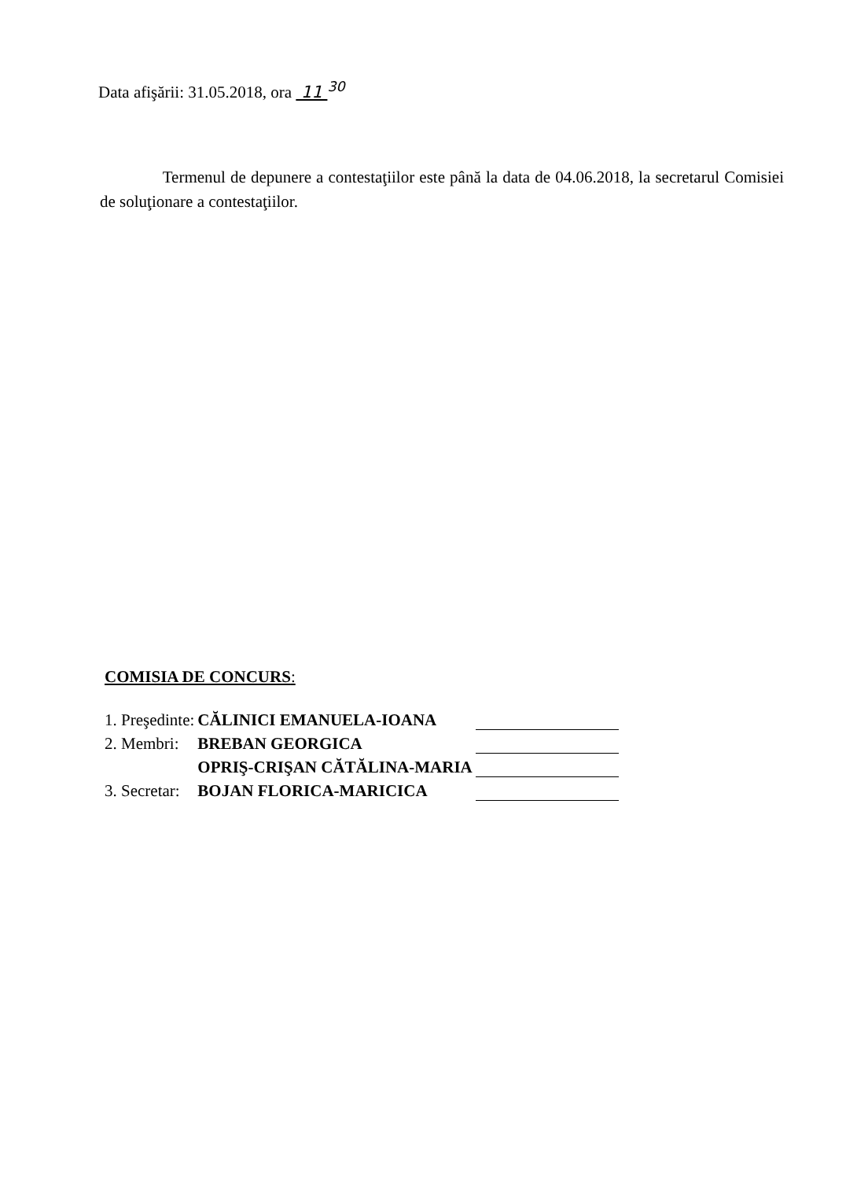Data afişării: 31.05.2018, ora 11 <sup>30</sup>
Termenul de depunere a contestaţiilor este până la data de 04.06.2018, la secretarul Comisiei de soluţionare a contestaţiilor.
COMISIA DE CONCURS:
| 1. Preşedinte: | CĂLINICI EMANUELA-IOANA | |
| 2. Membri: | BREBAN GEORGICA | |
| | OPRIŞ-CRIŞAN CĂTĂLINA-MARIA | |
| 3. Secretar: | BOJAN FLORICA-MARICICA | |